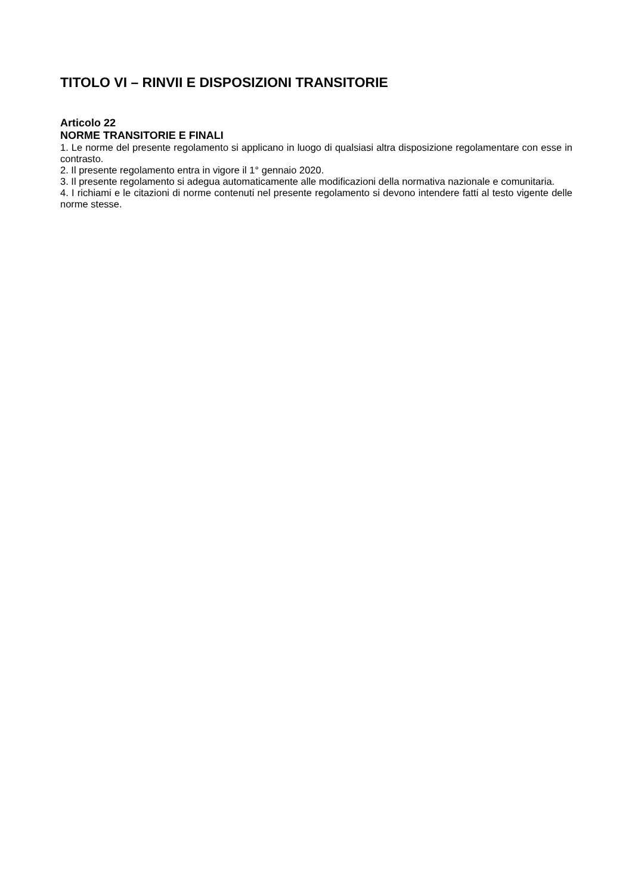TITOLO VI – RINVII E DISPOSIZIONI TRANSITORIE
Articolo 22
NORME TRANSITORIE E FINALI
1. Le norme del presente regolamento si applicano in luogo di qualsiasi altra disposizione regolamentare con esse in contrasto.
2. Il presente regolamento entra in vigore il 1° gennaio 2020.
3. Il presente regolamento si adegua automaticamente alle modificazioni della normativa nazionale e comunitaria.
4. I richiami e le citazioni di norme contenuti nel presente regolamento si devono intendere fatti al testo vigente delle norme stesse.